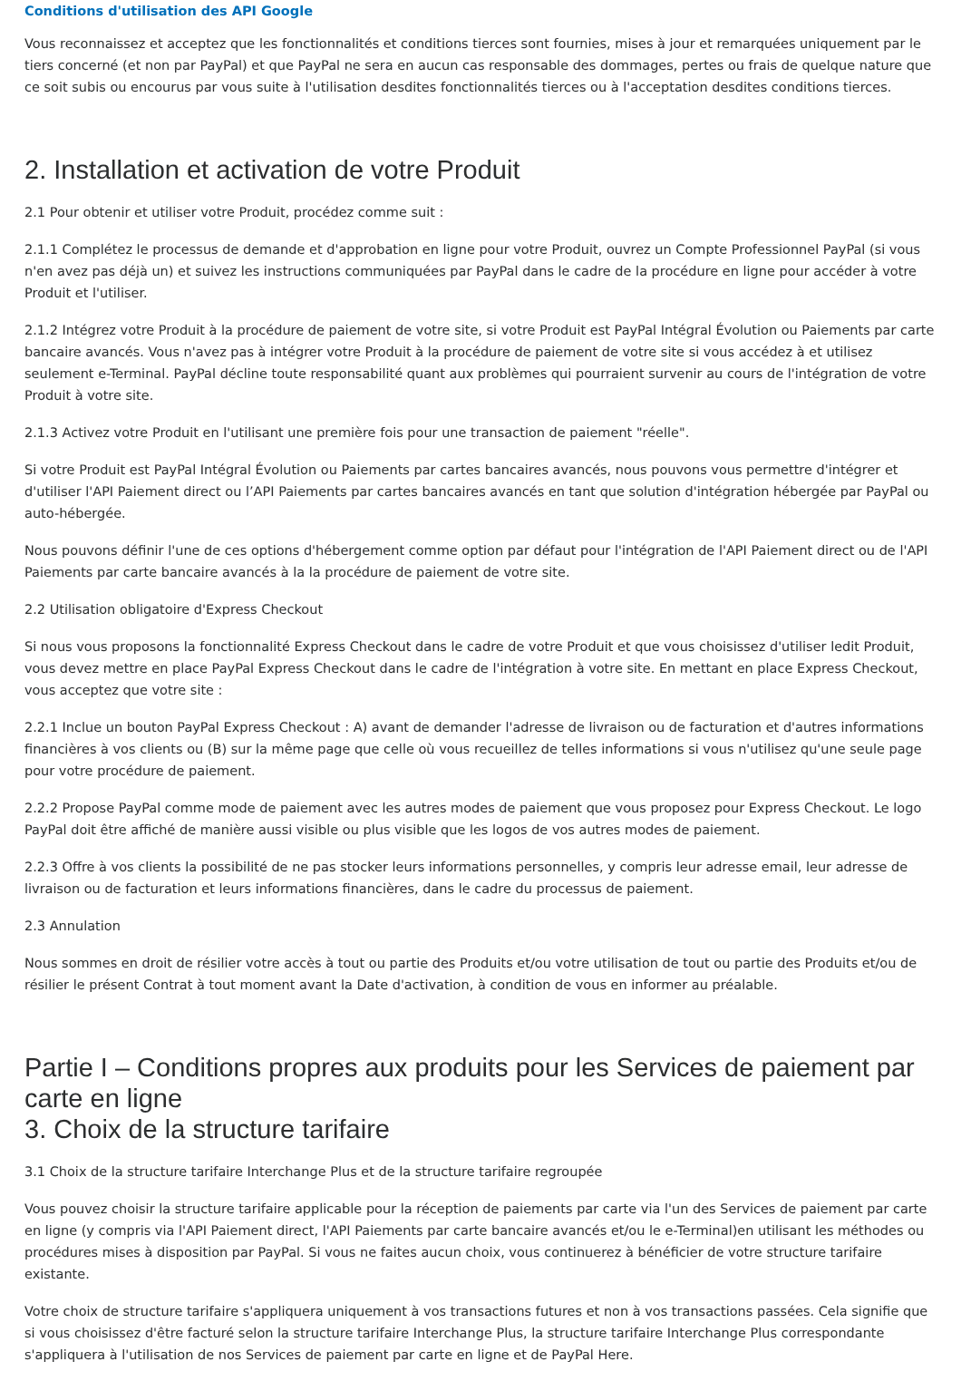Conditions d'utilisation des API Google
Vous reconnaissez et acceptez que les fonctionnalités et conditions tierces sont fournies, mises à jour et remarquées uniquement par le tiers concerné (et non par PayPal) et que PayPal ne sera en aucun cas responsable des dommages, pertes ou frais de quelque nature que ce soit subis ou encourus par vous suite à l'utilisation desdites fonctionnalités tierces ou à l'acceptation desdites conditions tierces.
2. Installation et activation de votre Produit
2.1 Pour obtenir et utiliser votre Produit, procédez comme suit :
2.1.1 Complétez le processus de demande et d'approbation en ligne pour votre Produit, ouvrez un Compte Professionnel PayPal (si vous n'en avez pas déjà un) et suivez les instructions communiquées par PayPal dans le cadre de la procédure en ligne pour accéder à votre Produit et l'utiliser.
2.1.2 Intégrez votre Produit à la procédure de paiement de votre site, si votre Produit est PayPal Intégral Évolution ou Paiements par carte bancaire avancés. Vous n'avez pas à intégrer votre Produit à la procédure de paiement de votre site si vous accédez à et utilisez seulement e-Terminal. PayPal décline toute responsabilité quant aux problèmes qui pourraient survenir au cours de l'intégration de votre Produit à votre site.
2.1.3 Activez votre Produit en l'utilisant une première fois pour une transaction de paiement "réelle".
Si votre Produit est PayPal Intégral Évolution ou Paiements par cartes bancaires avancés, nous pouvons vous permettre d'intégrer et d'utiliser l'API Paiement direct ou l’API Paiements par cartes bancaires avancés en tant que solution d'intégration hébergée par PayPal ou auto-hébergée.
Nous pouvons définir l'une de ces options d'hébergement comme option par défaut pour l'intégration de l'API Paiement direct ou de l'API Paiements par carte bancaire avancés à la la procédure de paiement de votre site.
2.2 Utilisation obligatoire d'Express Checkout
Si nous vous proposons la fonctionnalité Express Checkout dans le cadre de votre Produit et que vous choisissez d'utiliser ledit Produit, vous devez mettre en place PayPal Express Checkout dans le cadre de l'intégration à votre site. En mettant en place Express Checkout, vous acceptez que votre site :
2.2.1 Inclue un bouton PayPal Express Checkout : A) avant de demander l'adresse de livraison ou de facturation et d'autres informations financières à vos clients ou (B) sur la même page que celle où vous recueillez de telles informations si vous n'utilisez qu'une seule page pour votre procédure de paiement.
2.2.2 Propose PayPal comme mode de paiement avec les autres modes de paiement que vous proposez pour Express Checkout. Le logo PayPal doit être affiché de manière aussi visible ou plus visible que les logos de vos autres modes de paiement.
2.2.3 Offre à vos clients la possibilité de ne pas stocker leurs informations personnelles, y compris leur adresse email, leur adresse de livraison ou de facturation et leurs informations financières, dans le cadre du processus de paiement.
2.3 Annulation
Nous sommes en droit de résilier votre accès à tout ou partie des Produits et/ou votre utilisation de tout ou partie des Produits et/ou de résilier le présent Contrat à tout moment avant la Date d'activation, à condition de vous en informer au préalable.
Partie I – Conditions propres aux produits pour les Services de paiement par carte en ligne
3. Choix de la structure tarifaire
3.1 Choix de la structure tarifaire Interchange Plus et de la structure tarifaire regroupée
Vous pouvez choisir la structure tarifaire applicable pour la réception de paiements par carte via l'un des Services de paiement par carte en ligne (y compris via l'API Paiement direct, l'API Paiements par carte bancaire avancés et/ou le e-Terminal)en utilisant les méthodes ou procédures mises à disposition par PayPal. Si vous ne faites aucun choix, vous continuerez à bénéficier de votre structure tarifaire existante.
Votre choix de structure tarifaire s'appliquera uniquement à vos transactions futures et non à vos transactions passées. Cela signifie que si vous choisissez d'être facturé selon la structure tarifaire Interchange Plus, la structure tarifaire Interchange Plus correspondante s'appliquera à l'utilisation de nos Services de paiement par carte en ligne et de PayPal Here.